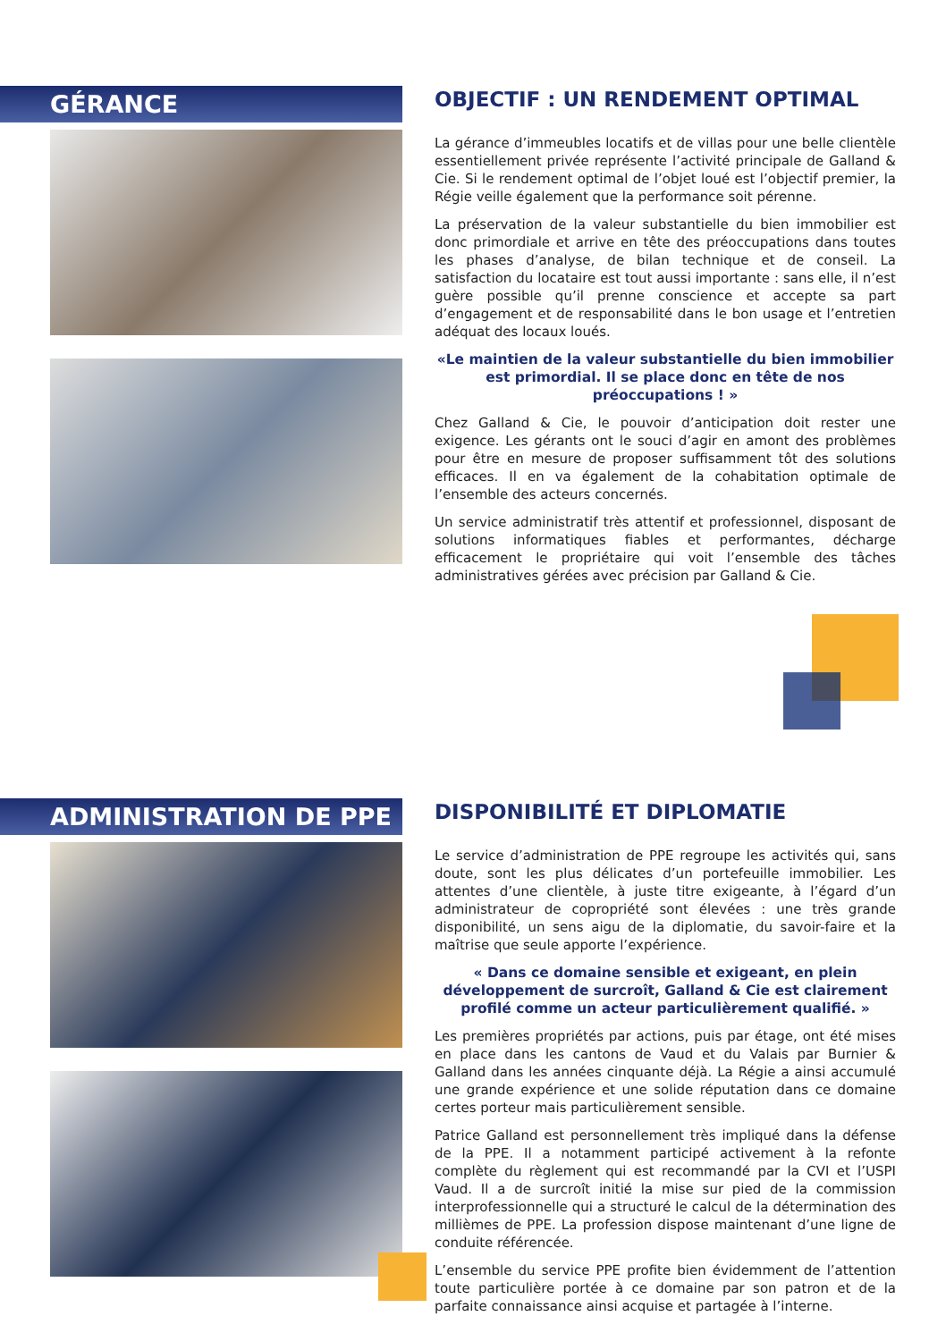GÉRANCE
OBJECTIF : UN RENDEMENT OPTIMAL
La gérance d’immeubles locatifs et de villas pour une belle clientèle essentiellement privée représente l’activité principale de Galland & Cie. Si le rendement optimal de l’objet loué est l’objectif premier, la Régie veille également que la performance soit pérenne.
La préservation de la valeur substantielle du bien immobilier est donc primordiale et arrive en tête des préoccupations dans toutes les phases d’analyse, de bilan technique et de conseil. La satisfaction du locataire est tout aussi importante : sans elle, il n’est guère possible qu’il prenne conscience et accepte sa part d’engagement et de responsabilité dans le bon usage et l’entretien adéquat des locaux loués.
«Le maintien de la valeur substantielle du bien immobilier est primordial. Il se place donc en tête de nos préoccupations ! »
Chez Galland & Cie, le pouvoir d’anticipation doit rester une exigence. Les gérants ont le souci d’agir en amont des problèmes pour être en mesure de proposer suffisamment tôt des solutions efficaces. Il en va également de la cohabitation optimale de l’ensemble des acteurs concernés.
Un service administratif très attentif et professionnel, disposant de solutions informatiques fiables et performantes, décharge efficacement le propriétaire qui voit l’ensemble des tâches administratives gérées avec précision par Galland & Cie.
ADMINISTRATION DE PPE
DISPONIBILITÉ ET DIPLOMATIE
Le service d’administration de PPE regroupe les activités qui, sans doute, sont les plus délicates d’un portefeuille immobilier. Les attentes d’une clientèle, à juste titre exigeante, à l’égard d’un administrateur de copropriété sont élevées : une très grande disponibilité, un sens aigu de la diplomatie, du savoir-faire et la maîtrise que seule apporte l’expérience.
« Dans ce domaine sensible et exigeant, en plein développement de surcroît, Galland & Cie est clairement profilé comme un acteur particulièrement qualifié. »
Les premières propriétés par actions, puis par étage, ont été mises en place dans les cantons de Vaud et du Valais par Burnier & Galland dans les années cinquante déjà. La Régie a ainsi accumulé une grande expérience et une solide réputation dans ce domaine certes porteur mais particulièrement sensible.
Patrice Galland est personnellement très impliqué dans la défense de la PPE. Il a notamment participé activement à la refonte complète du règlement qui est recommandé par la CVI et l’USPI Vaud. Il a de surcroît initié la mise sur pied de la commission interprofessionnelle qui a structuré le calcul de la détermination des millièmes de PPE. La profession dispose maintenant d’une ligne de conduite référencée.
L’ensemble du service PPE profite bien évidemment de l’attention toute particulière portée à ce domaine par son patron et de la parfaite connaissance ainsi acquise et partagée à l’interne.